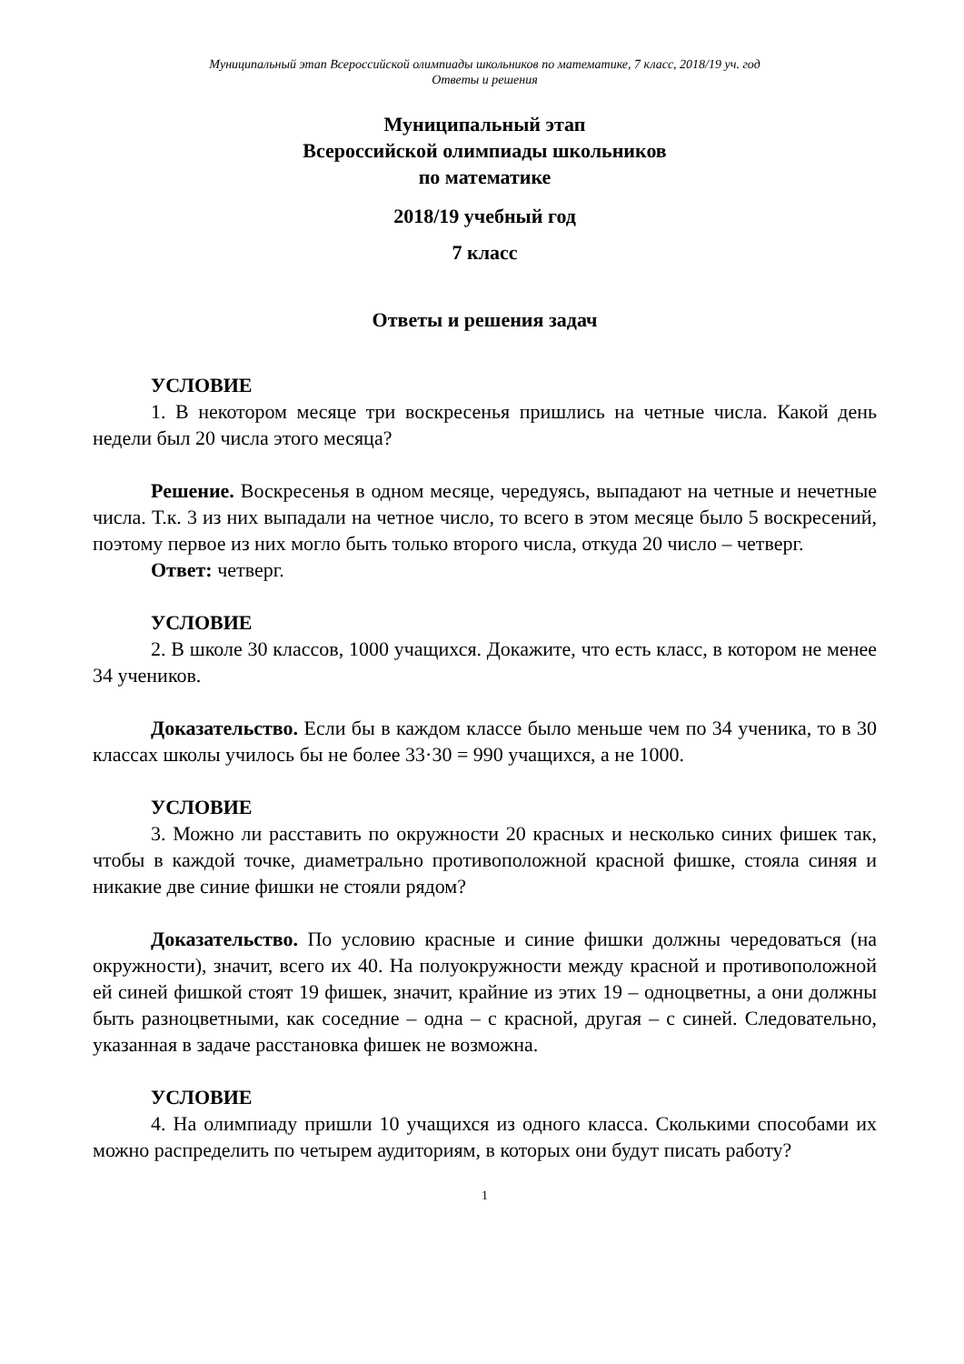Муниципальный этап Всероссийской олимпиады школьников по математике, 7 класс, 2018/19 уч. год
Ответы и решения
Муниципальный этап
Всероссийской олимпиады школьников
по математике
2018/19 учебный год
7 класс
Ответы и решения задач
УСЛОВИЕ
1. В некотором месяце три воскресенья пришлись на четные числа. Какой день недели был 20 числа этого месяца?
Решение. Воскресенья в одном месяце, чередуясь, выпадают на четные и нечетные числа. Т.к. 3 из них выпадали на четное число, то всего в этом месяце было 5 воскресений, поэтому первое из них могло быть только второго числа, откуда 20 число – четверг.
Ответ: четверг.
УСЛОВИЕ
2. В школе 30 классов, 1000 учащихся. Докажите, что есть класс, в котором не менее 34 учеников.
Доказательство. Если бы в каждом классе было меньше чем по 34 ученика, то в 30 классах школы училось бы не более 33·30 = 990 учащихся, а не 1000.
УСЛОВИЕ
3. Можно ли расставить по окружности 20 красных и несколько синих фишек так, чтобы в каждой точке, диаметрально противоположной красной фишке, стояла синяя и никакие две синие фишки не стояли рядом?
Доказательство. По условию красные и синие фишки должны чередоваться (на окружности), значит, всего их 40. На полуокружности между красной и противоположной ей синей фишкой стоят 19 фишек, значит, крайние из этих 19 – одноцветны, а они должны быть разноцветными, как соседние – одна – с красной, другая – с синей. Следовательно, указанная в задаче расстановка фишек не возможна.
УСЛОВИЕ
4. На олимпиаду пришли 10 учащихся из одного класса. Сколькими способами их можно распределить по четырем аудиториям, в которых они будут писать работу?
1